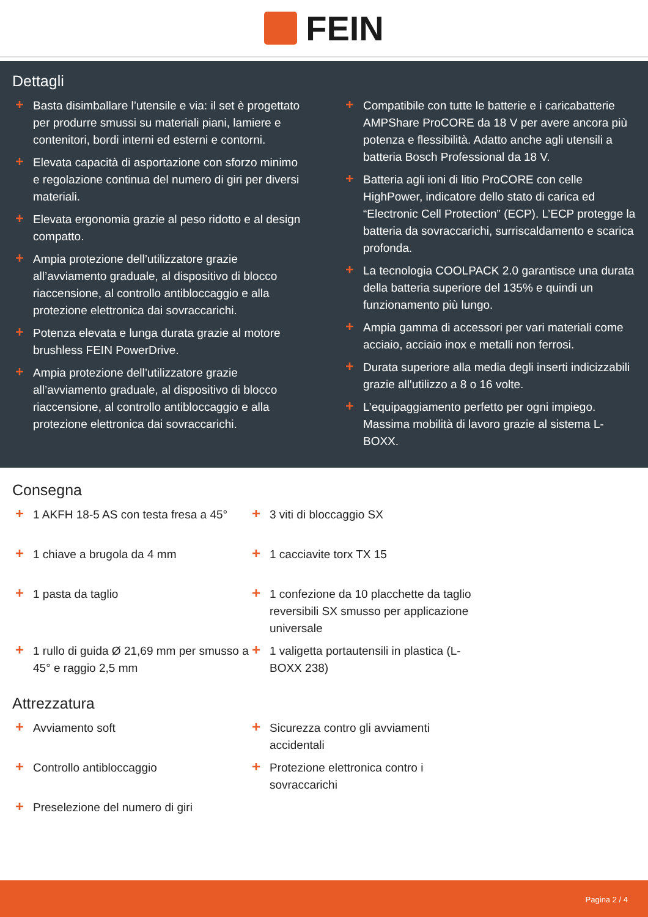FEIN
Dettagli
+ Basta disimballare l’utensile e via: il set è progettato per produrre smussi su materiali piani, lamiere e contenitori, bordi interni ed esterni e contorni.
+ Elevata capacità di asportazione con sforzo minimo e regolazione continua del numero di giri per diversi materiali.
+ Elevata ergonomia grazie al peso ridotto e al design compatto.
+ Ampia protezione dell’utilizzatore grazie all’avviamento graduale, al dispositivo di blocco riaccensione, al controllo antibloccaggio e alla protezione elettronica dai sovraccarichi.
+ Potenza elevata e lunga durata grazie al motore brushless FEIN PowerDrive.
+ Ampia protezione dell’utilizzatore grazie all’avviamento graduale, al dispositivo di blocco riaccensione, al controllo antibloccaggio e alla protezione elettronica dai sovraccarichi.
+ Compatibile con tutte le batterie e i caricabatterie AMPShare ProCORE da 18 V per avere ancora più potenza e flessibilità. Adatto anche agli utensili a batteria Bosch Professional da 18 V.
+ Batteria agli ioni di litio ProCORE con celle HighPower, indicatore dello stato di carica ed “Electronic Cell Protection” (ECP). L’ECP protegge la batteria da sovraccarichi, surriscaldamento e scarica profonda.
+ La tecnologia COOLPACK 2.0 garantisce una durata della batteria superiore del 135% e quindi un funzionamento più lungo.
+ Ampia gamma di accessori per vari materiali come acciaio, acciaio inox e metalli non ferrosi.
+ Durata superiore alla media degli inserti indicizzabili grazie all'utilizzo a 8 o 16 volte.
+ L’equipaggiamento perfetto per ogni impiego. Massima mobilità di lavoro grazie al sistema L-BOXX.
Consegna
+ 1 AKFH 18-5 AS con testa fresa a 45°
+ 3 viti di bloccaggio SX
+ 1 chiave a brugola da 4 mm
+ 1 cacciavite torx TX 15
+ 1 pasta da taglio
+ 1 confezione da 10 placchette da taglio reversibili SX smusso per applicazione universale
+ 1 rullo di guida Ø 21,69 mm per smusso a 45° e raggio 2,5 mm
+ 1 valigetta portautensili in plastica (L-BOXX 238)
Attrezzatura
+ Avviamento soft
+ Sicurezza contro gli avviamenti accidentali
+ Controllo antibloccaggio
+ Protezione elettronica contro i sovraccarichi
+ Preselezione del numero di giri
Pagina 2 / 4